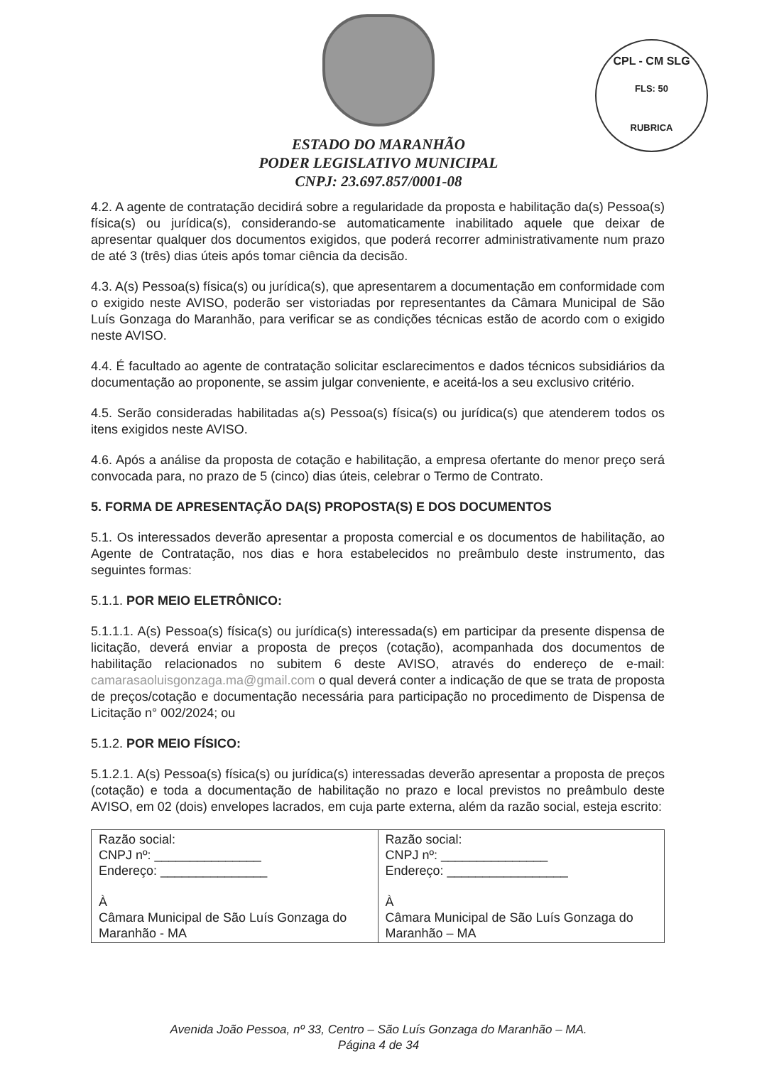ESTADO DO MARANHÃO
PODER LEGISLATIVO MUNICIPAL
CNPJ: 23.697.857/0001-08
CPL - CM SLG
FLS: 50
RUBRICA
4.2. A agente de contratação decidirá sobre a regularidade da proposta e habilitação da(s) Pessoa(s) física(s) ou jurídica(s), considerando-se automaticamente inabilitado aquele que deixar de apresentar qualquer dos documentos exigidos, que poderá recorrer administrativamente num prazo de até 3 (três) dias úteis após tomar ciência da decisão.
4.3. A(s) Pessoa(s) física(s) ou jurídica(s), que apresentarem a documentação em conformidade com o exigido neste AVISO, poderão ser vistoriadas por representantes da Câmara Municipal de São Luís Gonzaga do Maranhão, para verificar se as condições técnicas estão de acordo com o exigido neste AVISO.
4.4. É facultado ao agente de contratação solicitar esclarecimentos e dados técnicos subsidiários da documentação ao proponente, se assim julgar conveniente, e aceitá-los a seu exclusivo critério.
4.5. Serão consideradas habilitadas a(s) Pessoa(s) física(s) ou jurídica(s) que atenderem todos os itens exigidos neste AVISO.
4.6. Após a análise da proposta de cotação e habilitação, a empresa ofertante do menor preço será convocada para, no prazo de 5 (cinco) dias úteis, celebrar o Termo de Contrato.
5. FORMA DE APRESENTAÇÃO DA(S) PROPOSTA(S) E DOS DOCUMENTOS
5.1. Os interessados deverão apresentar a proposta comercial e os documentos de habilitação, ao Agente de Contratação, nos dias e hora estabelecidos no preâmbulo deste instrumento, das seguintes formas:
5.1.1. POR MEIO ELETRÔNICO:
5.1.1.1. A(s) Pessoa(s) física(s) ou jurídica(s) interessada(s) em participar da presente dispensa de licitação, deverá enviar a proposta de preços (cotação), acompanhada dos documentos de habilitação relacionados no subitem 6 deste AVISO, através do endereço de e-mail: camarasaoluisgonzaga.ma@gmail.com o qual deverá conter a indicação de que se trata de proposta de preços/cotação e documentação necessária para participação no procedimento de Dispensa de Licitação n° 002/2024; ou
5.1.2. POR MEIO FÍSICO:
5.1.2.1. A(s) Pessoa(s) física(s) ou jurídica(s) interessadas deverão apresentar a proposta de preços (cotação) e toda a documentação de habilitação no prazo e local previstos no preâmbulo deste AVISO, em 02 (dois) envelopes lacrados, em cuja parte externa, além da razão social, esteja escrito:
| Razão social: CNPJ nº: _______________ Endereço: _______________ À Câmara Municipal de São Luís Gonzaga do Maranhão - MA | Razão social: CNPJ nº: _______________ Endereço: _________________ À Câmara Municipal de São Luís Gonzaga do Maranhão – MA |
Avenida João Pessoa, nº 33, Centro – São Luís Gonzaga do Maranhão – MA.
Página 4 de 34